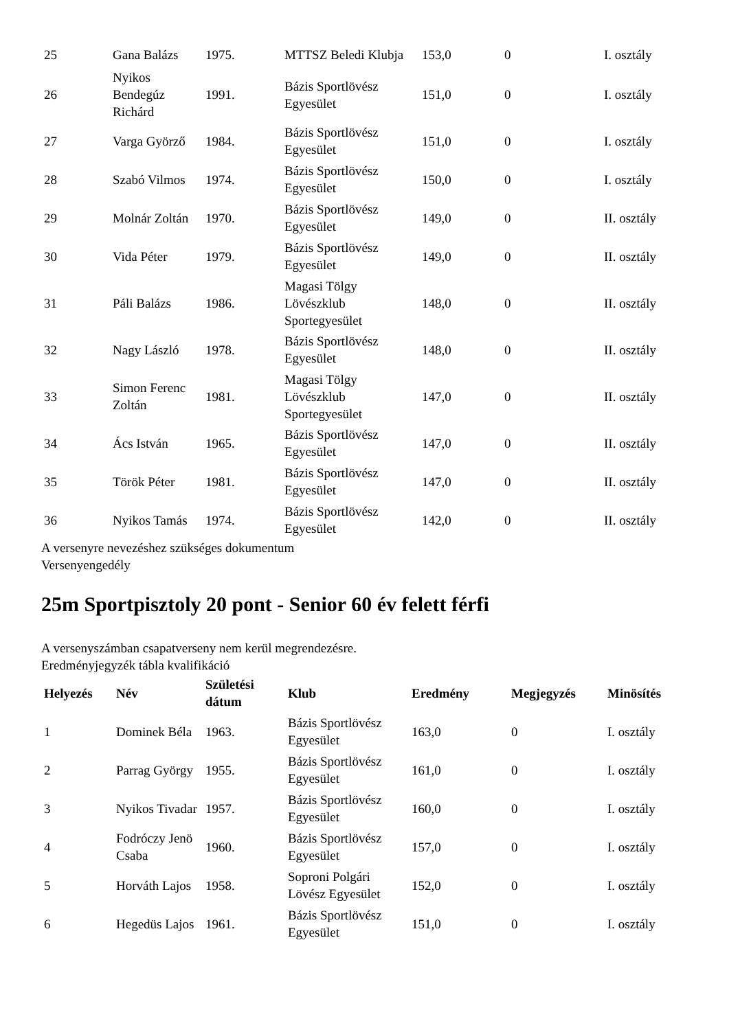| 25 | Gana Balázs | 1975. | MTTSZ Beledi Klubja | 153,0 | 0 | I. osztály |
| 26 | Nyikos Bendegúz Richárd | 1991. | Bázis Sportlövész Egyesület | 151,0 | 0 | I. osztály |
| 27 | Varga Györző | 1984. | Bázis Sportlövész Egyesület | 151,0 | 0 | I. osztály |
| 28 | Szabó Vilmos | 1974. | Bázis Sportlövész Egyesület | 150,0 | 0 | I. osztály |
| 29 | Molnár Zoltán | 1970. | Bázis Sportlövész Egyesület | 149,0 | 0 | II. osztály |
| 30 | Vida Péter | 1979. | Bázis Sportlövész Egyesület | 149,0 | 0 | II. osztály |
| 31 | Páli Balázs | 1986. | Magasi Tölgy Lövészklub Sportegyesület | 148,0 | 0 | II. osztály |
| 32 | Nagy László | 1978. | Bázis Sportlövész Egyesület | 148,0 | 0 | II. osztály |
| 33 | Simon Ferenc Zoltán | 1981. | Magasi Tölgy Lövészklub Sportegyesület | 147,0 | 0 | II. osztály |
| 34 | Ács István | 1965. | Bázis Sportlövész Egyesület | 147,0 | 0 | II. osztály |
| 35 | Török Péter | 1981. | Bázis Sportlövész Egyesület | 147,0 | 0 | II. osztály |
| 36 | Nyikos Tamás | 1974. | Bázis Sportlövész Egyesület | 142,0 | 0 | II. osztály |
A versenyre nevezéshez szükséges dokumentum
Versenyengedély
25m Sportpisztoly 20 pont - Senior 60 év felett férfi
A versenyszámban csapatverseny nem kerül megrendezésre.
Eredményjegyzék tábla kvalifikáció
| Helyezés | Név | Születési dátum | Klub | Eredmény | Megjegyzés | Minösítés |
| --- | --- | --- | --- | --- | --- | --- |
| 1 | Dominek Béla | 1963. | Bázis Sportlövész Egyesület | 163,0 | 0 | I. osztály |
| 2 | Parrag György | 1955. | Bázis Sportlövész Egyesület | 161,0 | 0 | I. osztály |
| 3 | Nyikos Tivadar | 1957. | Bázis Sportlövész Egyesület | 160,0 | 0 | I. osztály |
| 4 | Fodróczy Jenö Csaba | 1960. | Bázis Sportlövész Egyesület | 157,0 | 0 | I. osztály |
| 5 | Horváth Lajos | 1958. | Soproni Polgári Lövész Egyesület | 152,0 | 0 | I. osztály |
| 6 | Hegedüs Lajos | 1961. | Bázis Sportlövész Egyesület | 151,0 | 0 | I. osztály |